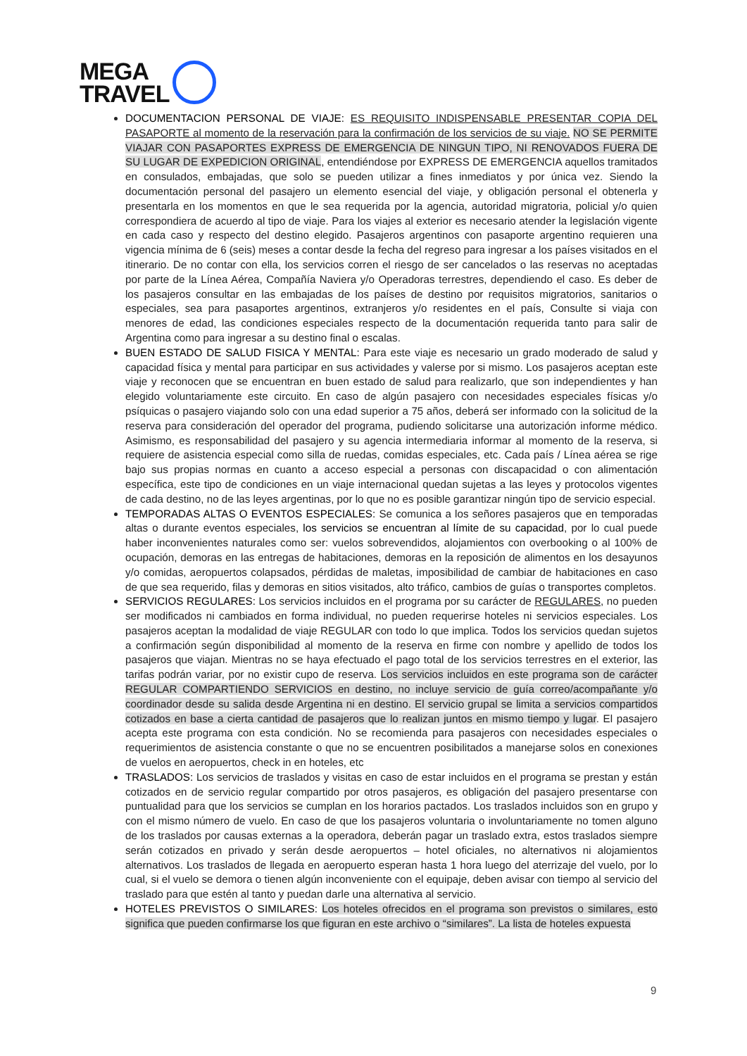MEGA
TRAVEL
DOCUMENTACION PERSONAL DE VIAJE: ES REQUISITO INDISPENSABLE PRESENTAR COPIA DEL PASAPORTE al momento de la reservación para la confirmación de los servicios de su viaje. NO SE PERMITE VIAJAR CON PASAPORTES EXPRESS DE EMERGENCIA DE NINGUN TIPO, NI RENOVADOS FUERA DE SU LUGAR DE EXPEDICION ORIGINAL, entendiéndose por EXPRESS DE EMERGENCIA aquellos tramitados en consulados, embajadas, que solo se pueden utilizar a fines inmediatos y por única vez. Siendo la documentación personal del pasajero un elemento esencial del viaje, y obligación personal el obtenerla y presentarla en los momentos en que le sea requerida por la agencia, autoridad migratoria, policial y/o quien correspondiera de acuerdo al tipo de viaje. Para los viajes al exterior es necesario atender la legislación vigente en cada caso y respecto del destino elegido. Pasajeros argentinos con pasaporte argentino requieren una vigencia mínima de 6 (seis) meses a contar desde la fecha del regreso para ingresar a los países visitados en el itinerario. De no contar con ella, los servicios corren el riesgo de ser cancelados o las reservas no aceptadas por parte de la Línea Aérea, Compañía Naviera y/o Operadoras terrestres, dependiendo el caso. Es deber de los pasajeros consultar en las embajadas de los países de destino por requisitos migratorios, sanitarios o especiales, sea para pasaportes argentinos, extranjeros y/o residentes en el país, Consulte si viaja con menores de edad, las condiciones especiales respecto de la documentación requerida tanto para salir de Argentina como para ingresar a su destino final o escalas.
BUEN ESTADO DE SALUD FISICA Y MENTAL: Para este viaje es necesario un grado moderado de salud y capacidad física y mental para participar en sus actividades y valerse por si mismo. Los pasajeros aceptan este viaje y reconocen que se encuentran en buen estado de salud para realizarlo, que son independientes y han elegido voluntariamente este circuito. En caso de algún pasajero con necesidades especiales físicas y/o psíquicas o pasajero viajando solo con una edad superior a 75 años, deberá ser informado con la solicitud de la reserva para consideración del operador del programa, pudiendo solicitarse una autorización informe médico. Asimismo, es responsabilidad del pasajero y su agencia intermediaria informar al momento de la reserva, si requiere de asistencia especial como silla de ruedas, comidas especiales, etc. Cada país / Línea aérea se rige bajo sus propias normas en cuanto a acceso especial a personas con discapacidad o con alimentación específica, este tipo de condiciones en un viaje internacional quedan sujetas a las leyes y protocolos vigentes de cada destino, no de las leyes argentinas, por lo que no es posible garantizar ningún tipo de servicio especial.
TEMPORADAS ALTAS O EVENTOS ESPECIALES: Se comunica a los señores pasajeros que en temporadas altas o durante eventos especiales, los servicios se encuentran al límite de su capacidad, por lo cual puede haber inconvenientes naturales como ser: vuelos sobrevendidos, alojamientos con overbooking o al 100% de ocupación, demoras en las entregas de habitaciones, demoras en la reposición de alimentos en los desayunos y/o comidas, aeropuertos colapsados, pérdidas de maletas, imposibilidad de cambiar de habitaciones en caso de que sea requerido, filas y demoras en sitios visitados, alto tráfico, cambios de guías o transportes completos.
SERVICIOS REGULARES: Los servicios incluidos en el programa por su carácter de REGULARES, no pueden ser modificados ni cambiados en forma individual, no pueden requerirse hoteles ni servicios especiales. Los pasajeros aceptan la modalidad de viaje REGULAR con todo lo que implica. Todos los servicios quedan sujetos a confirmación según disponibilidad al momento de la reserva en firme con nombre y apellido de todos los pasajeros que viajan. Mientras no se haya efectuado el pago total de los servicios terrestres en el exterior, las tarifas podrán variar, por no existir cupo de reserva. Los servicios incluidos en este programa son de carácter REGULAR COMPARTIENDO SERVICIOS en destino, no incluye servicio de guía correo/acompañante y/o coordinador desde su salida desde Argentina ni en destino. El servicio grupal se limita a servicios compartidos cotizados en base a cierta cantidad de pasajeros que lo realizan juntos en mismo tiempo y lugar. El pasajero acepta este programa con esta condición. No se recomienda para pasajeros con necesidades especiales o requerimientos de asistencia constante o que no se encuentren posibilitados a manejarse solos en conexiones de vuelos en aeropuertos, check in en hoteles, etc
TRASLADOS: Los servicios de traslados y visitas en caso de estar incluidos en el programa se prestan y están cotizados en de servicio regular compartido por otros pasajeros, es obligación del pasajero presentarse con puntualidad para que los servicios se cumplan en los horarios pactados. Los traslados incluidos son en grupo y con el mismo número de vuelo. En caso de que los pasajeros voluntaria o involuntariamente no tomen alguno de los traslados por causas externas a la operadora, deberán pagar un traslado extra, estos traslados siempre serán cotizados en privado y serán desde aeropuertos – hotel oficiales, no alternativos ni alojamientos alternativos. Los traslados de llegada en aeropuerto esperan hasta 1 hora luego del aterrizaje del vuelo, por lo cual, si el vuelo se demora o tienen algún inconveniente con el equipaje, deben avisar con tiempo al servicio del traslado para que estén al tanto y puedan darle una alternativa al servicio.
HOTELES PREVISTOS O SIMILARES: Los hoteles ofrecidos en el programa son previstos o similares, esto significa que pueden confirmarse los que figuran en este archivo o “similares”. La lista de hoteles expuesta
9